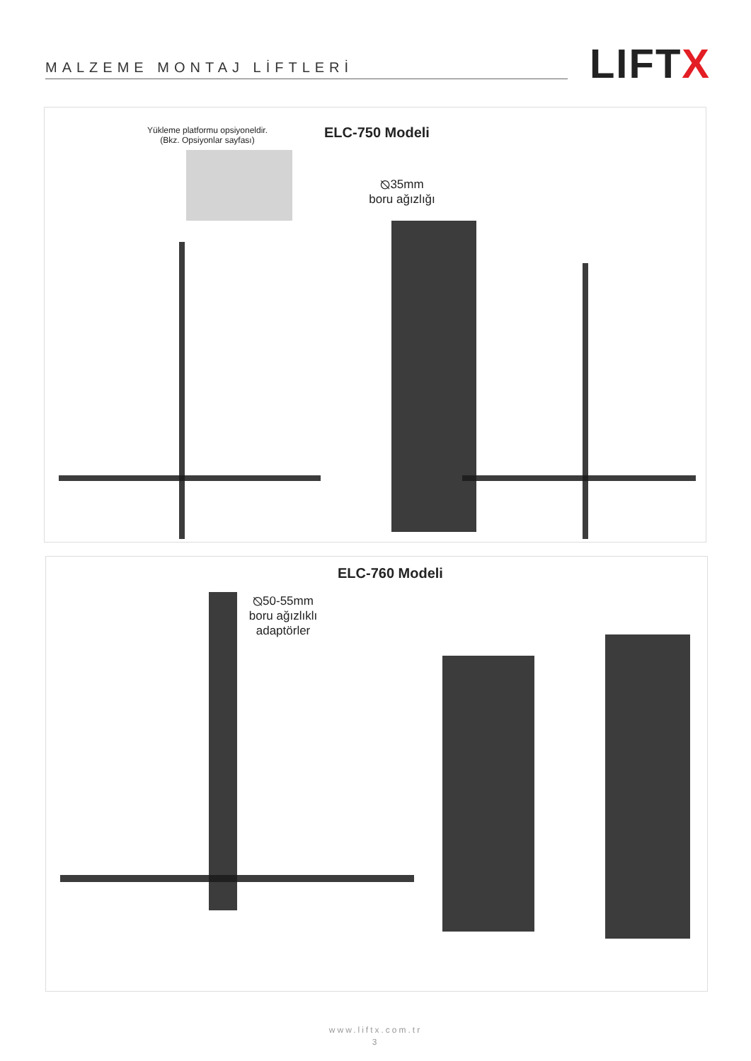MALZEME MONTAJ LİFTLERİ LIFTX
Yükleme platformu opsiyoneldir.
(Bkz. Opsiyonlar sayfası)
ELC-750 Modeli
⦰35mm
boru ağızlığı
ELC-760 Modeli
⦰50-55mm
boru ağızlıklı
adaptörler
www.liftx.com.tr
3